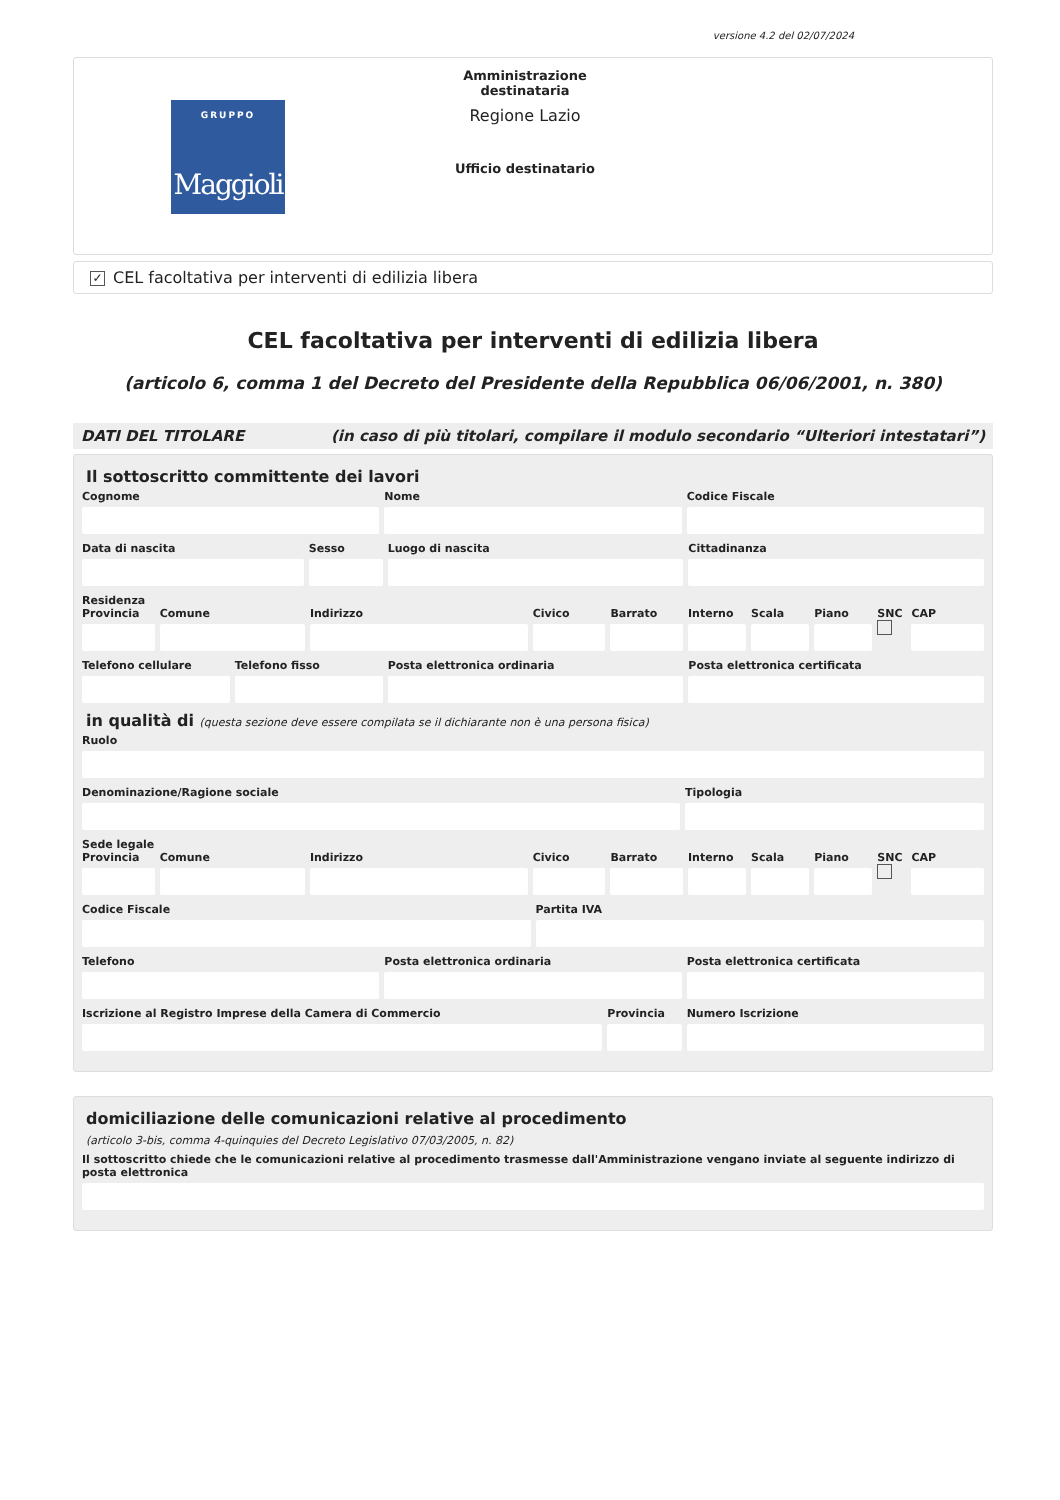versione 4.2 del 02/07/2024
GRUPPO
Maggioli
Amministrazione destinataria
Regione Lazio
Ufficio destinatario
✓ CEL facoltativa per interventi di edilizia libera
CEL facoltativa per interventi di edilizia libera
(articolo 6, comma 1 del Decreto del Presidente della Repubblica 06/06/2001, n. 380)
DATI DEL TITOLARE (in caso di più titolari, compilare il modulo secondario “Ulteriori intestatari”)
Il sottoscritto committente dei lavori
Cognome Nome Codice Fiscale
Data di nascita Sesso Luogo di nascita Cittadinanza
Residenza
Provincia Comune Indirizzo Civico Barrato Interno Scala Piano SNC CAP
Telefono cellulare Telefono fisso Posta elettronica ordinaria Posta elettronica certificata
in qualità di (questa sezione deve essere compilata se il dichiarante non è una persona fisica)
Ruolo
Denominazione/Ragione sociale Tipologia
Sede legale
Provincia Comune Indirizzo Civico Barrato Interno Scala Piano SNC CAP
Codice Fiscale Partita IVA
Telefono Posta elettronica ordinaria Posta elettronica certificata
Iscrizione al Registro Imprese della Camera di Commercio
Provincia Numero Iscrizione
domiciliazione delle comunicazioni relative al procedimento
(articolo 3-bis, comma 4-quinquies del Decreto Legislativo 07/03/2005, n. 82)
Il sottoscritto chiede che le comunicazioni relative al procedimento trasmesse dall'Amministrazione vengano inviate al seguente indirizzo di posta elettronica